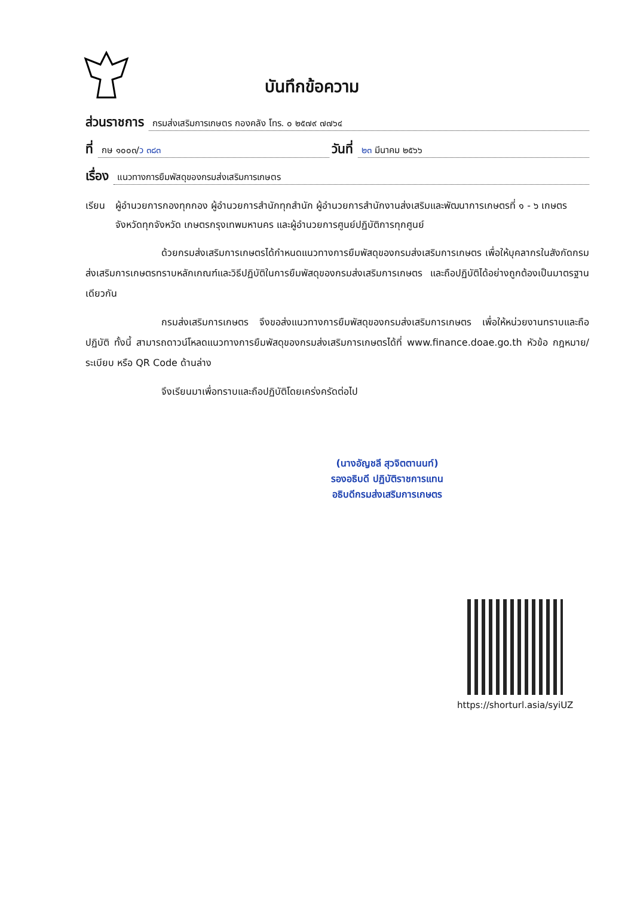บันทึกข้อความ
ส่วนราชการ กรมส่งเสริมการเกษตร กองคลัง โทร. ๐ ๒๕๗๙ ๗๗๖๔
ที่ กษ ๑๐๐๓/ว ๓๘๓ วันที่ ๒๓ มีนาคม ๒๕๖๖
เรื่อง แนวทางการยืมพัสดุของกรมส่งเสริมการเกษตร
เรียน ผู้อำนวยการกองทุกกอง ผู้อำนวยการสำนักทุกสำนัก ผู้อำนวยการสำนักงานส่งเสริมและพัฒนาการเกษตรที่ ๑ - ๖ เกษตรจังหวัดทุกจังหวัด เกษตรกรุงเทพมหานคร และผู้อำนวยการศูนย์ปฏิบัติการทุกศูนย์
ด้วยกรมส่งเสริมการเกษตรได้กำหนดแนวทางการยืมพัสดุของกรมส่งเสริมการเกษตร เพื่อให้บุคลากรในสังกัดกรมส่งเสริมการเกษตรทราบหลักเกณฑ์และวิธีปฏิบัติในการยืมพัสดุของกรมส่งเสริมการเกษตร และถือปฏิบัติได้อย่างถูกต้องเป็นมาตรฐานเดียวกัน
กรมส่งเสริมการเกษตร จึงขอส่งแนวทางการยืมพัสดุของกรมส่งเสริมการเกษตร เพื่อให้หน่วยงานทราบและถือปฏิบัติ ทั้งนี้ สามารถดาวน์โหลดแนวทางการยืมพัสดุของกรมส่งเสริมการเกษตรได้ที่ www.finance.doae.go.th หัวข้อ กฎหมาย/ระเบียบ หรือ QR Code ด้านล่าง
จึงเรียนมาเพื่อทราบและถือปฏิบัติโดยเคร่งครัดต่อไป
(นางอัญชลี สุวจิตตานนท์)
รองอธิบดี ปฏิบัติราชการแทน
อธิบดีกรมส่งเสริมการเกษตร
https://shorturl.asia/syiUZ